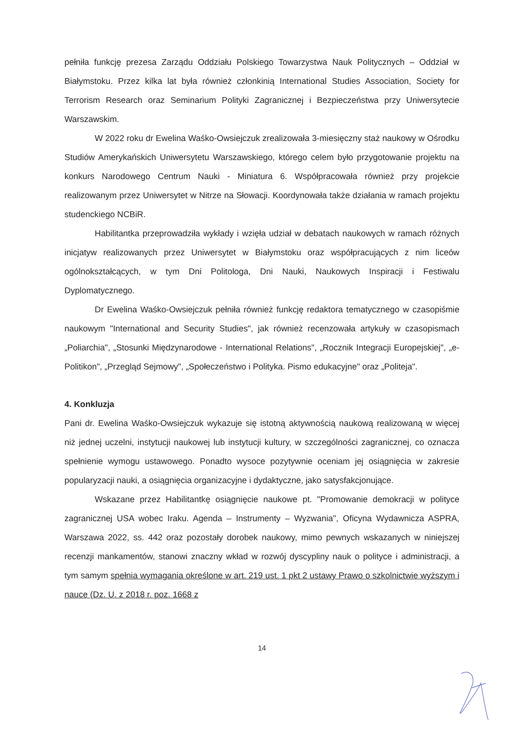pełniła funkcję prezesa Zarządu Oddziału Polskiego Towarzystwa Nauk Politycznych – Oddział w Białymstoku. Przez kilka lat była również członkinią International Studies Association, Society for Terrorism Research oraz Seminarium Polityki Zagranicznej i Bezpieczeństwa przy Uniwersytecie Warszawskim.
W 2022 roku dr Ewelina Waśko-Owsiejczuk zrealizowała 3-miesięczny staż naukowy w Ośrodku Studiów Amerykańskich Uniwersytetu Warszawskiego, którego celem było przygotowanie projektu na konkurs Narodowego Centrum Nauki - Miniatura 6. Współpracowała również przy projekcie realizowanym przez Uniwersytet w Nitrze na Słowacji. Koordynowała także działania w ramach projektu studenckiego NCBiR.
Habilitantka przeprowadziła wykłady i wzięła udział w debatach naukowych w ramach różnych inicjatyw realizowanych przez Uniwersytet w Białymstoku oraz współpracujących z nim liceów ogólnokształcących, w tym Dni Politologa, Dni Nauki, Naukowych Inspiracji i Festiwalu Dyplomatycznego.
Dr Ewelina Waśko-Owsiejczuk pełniła również funkcję redaktora tematycznego w czasopiśmie naukowym "International and Security Studies", jak również recenzowała artykuły w czasopismach „Poliarchia", „Stosunki Międzynarodowe - International Relations", „Rocznik Integracji Europejskiej", „e-Politikon", „Przegląd Sejmowy", „Społeczeństwo i Polityka. Pismo edukacyjne" oraz „Politeja".
4. Konkluzja
Pani dr. Ewelina Waśko-Owsiejczuk wykazuje się istotną aktywnością naukową realizowaną w więcej niż jednej uczelni, instytucji naukowej lub instytucji kultury, w szczególności zagranicznej, co oznacza spełnienie wymogu ustawowego. Ponadto wysoce pozytywnie oceniam jej osiągnięcia w zakresie popularyzacji nauki, a osiągnięcia organizacyjne i dydaktyczne, jako satysfakcjonujące.
Wskazane przez Habilitantkę osiągnięcie naukowe pt. "Promowanie demokracji w polityce zagranicznej USA wobec Iraku. Agenda – Instrumenty – Wyzwania", Oficyna Wydawnicza ASPRA, Warszawa 2022, ss. 442 oraz pozostały dorobek naukowy, mimo pewnych wskazanych w niniejszej recenzji mankamentów, stanowi znaczny wkład w rozwój dyscypliny nauk o polityce i administracji, a tym samym spełnia wymagania określone w art. 219 ust. 1 pkt 2 ustawy Prawo o szkolnictwie wyższym i nauce (Dz. U. z 2018 r. poz. 1668 z
14